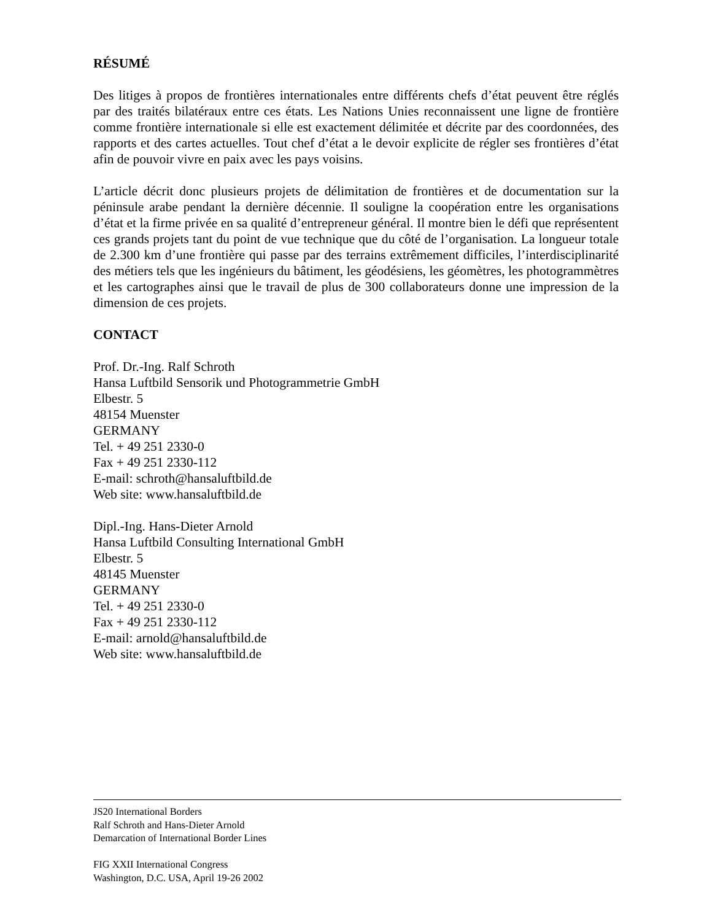RÉSUMÉ
Des litiges à propos de frontières internationales entre différents chefs d’état peuvent être réglés par des traités bilatéraux entre ces états. Les Nations Unies reconnaissent une ligne de frontière comme frontière internationale si elle est exactement délimitée et décrite par des coordonnées, des rapports et des cartes actuelles. Tout chef d’état a le devoir explicite de régler ses frontières d’état afin de pouvoir vivre en paix avec les pays voisins.
L’article décrit donc plusieurs projets de délimitation de frontières et de documentation sur la péninsule arabe pendant la dernière décennie. Il souligne la coopération entre les organisations d’état et la firme privée en sa qualité d’entrepreneur général. Il montre bien le défi que représentent ces grands projets tant du point de vue technique que du côté de l’organisation. La longueur totale de 2.300 km d’une frontière qui passe par des terrains extrêmement difficiles, l’interdisciplinarité des métiers tels que les ingénieurs du bâtiment, les géodésiens, les géomètres, les photogrammètres et les cartographes ainsi que le travail de plus de 300 collaborateurs donne une impression de la dimension de ces projets.
CONTACT
Prof. Dr.-Ing. Ralf Schroth
Hansa Luftbild Sensorik und Photogrammetrie GmbH
Elbestr. 5
48154 Muenster
GERMANY
Tel. + 49 251 2330-0
Fax + 49 251 2330-112
E-mail: schroth@hansaluftbild.de
Web site: www.hansaluftbild.de
Dipl.-Ing. Hans-Dieter Arnold
Hansa Luftbild Consulting International GmbH
Elbestr. 5
48145 Muenster
GERMANY
Tel. + 49 251 2330-0
Fax + 49 251 2330-112
E-mail: arnold@hansaluftbild.de
Web site: www.hansaluftbild.de
JS20 International Borders
Ralf Schroth and Hans-Dieter Arnold
Demarcation of International Border Lines
FIG XXII International Congress
Washington, D.C. USA, April 19-26 2002